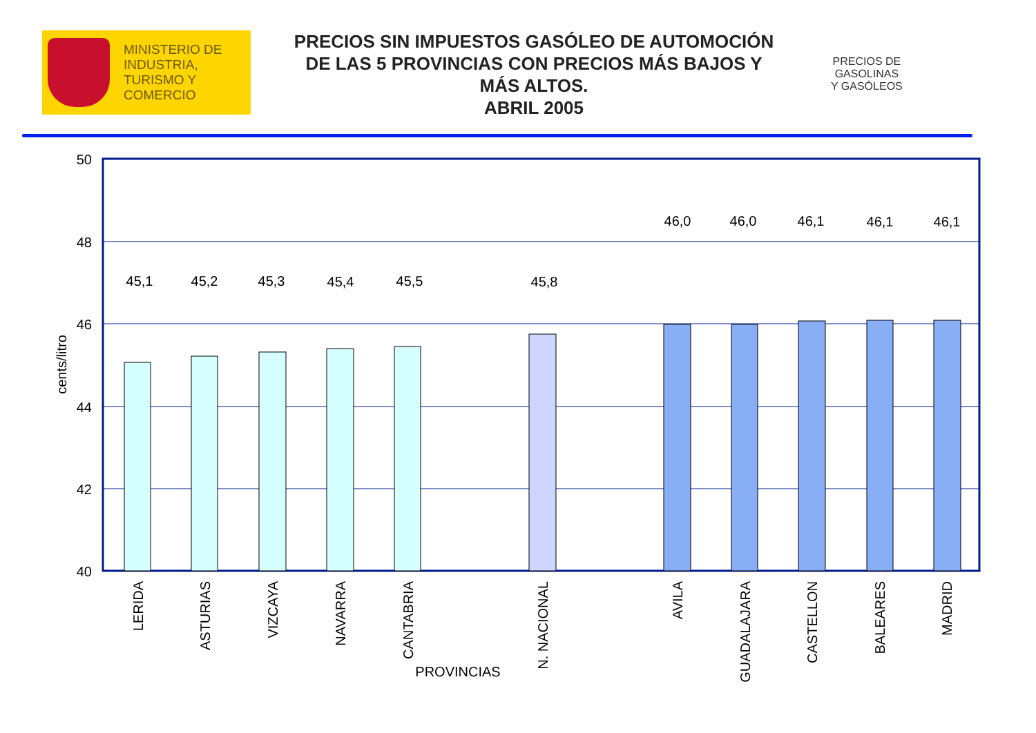MINISTERIO DE
INDUSTRIA,
TURISMO Y
COMERCIO
PRECIOS SIN IMPUESTOS GASÓLEO DE AUTOMOCIÓN DE LAS 5 PROVINCIAS CON PRECIOS MÁS BAJOS Y MÁS ALTOS.
ABRIL 2005
PRECIOS DE
GASOLINAS
Y GASÓLEOS
50
48
46
44
42
40
cents/litro
45,1
45,2
45,3
45,4
45,5
45,8
46,0
46,0
46,1
46,1
46,1
LERIDA
ASTURIAS
VIZCAYA
NAVARRA
CANTABRIA
N. NACIONAL
AVILA
GUADALAJARA
CASTELLON
BALEARES
MADRID
PROVINCIAS